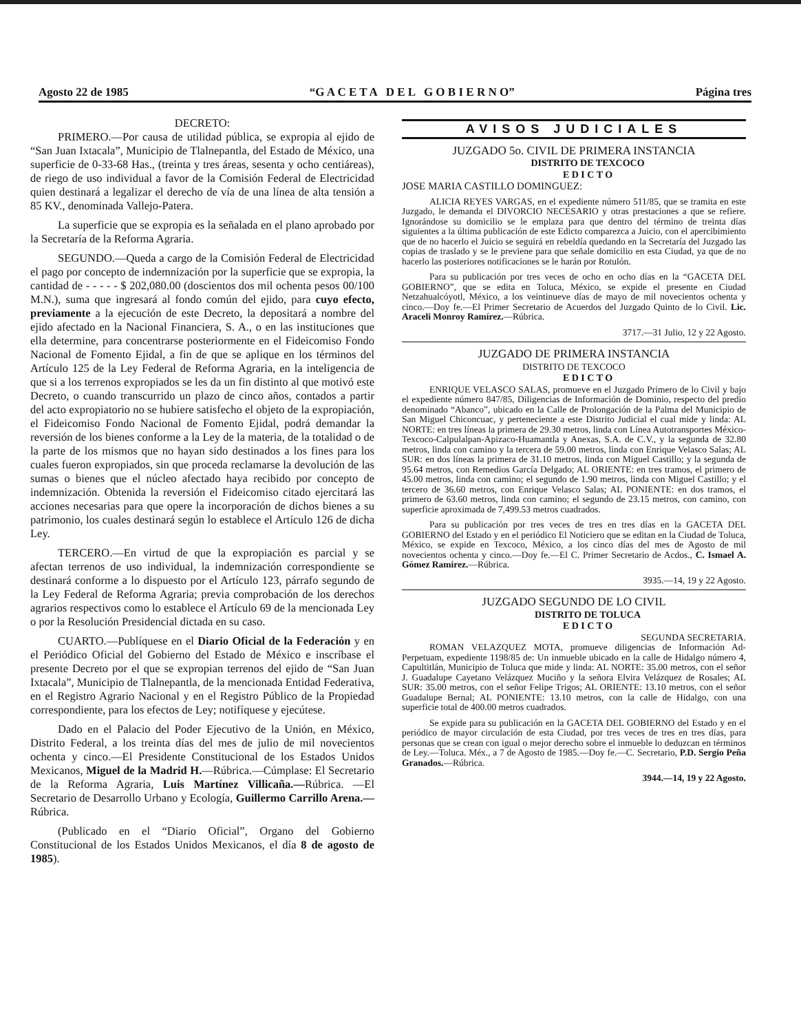Agosto 22 de 1985 “G A C E T A D E L G O B I E R N O” Página tres
DECRETO:
PRIMERO.—Por causa de utilidad pública, se expropia al ejido de “San Juan Ixtacala”, Municipio de Tlalnepantla, del Estado de México, una superficie de 0-33-68 Has., (treinta y tres áreas, sesenta y ocho centiáreas), de riego de uso individual a favor de la Comisión Federal de Electricidad quien destinará a legalizar el derecho de vía de una línea de alta tensión a 85 KV., denominada Vallejo-Patera.
La superficie que se expropia es la señalada en el plano aprobado por la Secretaría de la Reforma Agraria.
SEGUNDO.—Queda a cargo de la Comisión Federal de Electricidad el pago por concepto de indemnización por la superficie que se expropia, la cantidad de - - - - - $ 202,080.00 (doscientos dos mil ochenta pesos 00/100 M.N.), suma que ingresará al fondo común del ejido, para cuyo efecto, previamente a la ejecución de este Decreto, la depositará a nombre del ejido afectado en la Nacional Financiera, S. A., o en las instituciones que ella determine, para concentrarse posteriormente en el Fideicomiso Fondo Nacional de Fomento Ejidal, a fin de que se aplique en los términos del Artículo 125 de la Ley Federal de Reforma Agraria, en la inteligencia de que si a los terrenos expropiados se les da un fin distinto al que motivó este Decreto, o cuando transcurrido un plazo de cinco años, contados a partir del acto expropiatorio no se hubiere satisfecho el objeto de la expropiación, el Fideicomiso Fondo Nacional de Fomento Ejidal, podrá demandar la reversión de los bienes conforme a la Ley de la materia, de la totalidad o de la parte de los mismos que no hayan sido destinados a los fines para los cuales fueron expropiados, sin que proceda reclamarse la devolución de las sumas o bienes que el núcleo afectado haya recibido por concepto de indemnización. Obtenida la reversión el Fideicomiso citado ejercitará las acciones necesarias para que opere la incorporación de dichos bienes a su patrimonio, los cuales destinará según lo establece el Artículo 126 de dicha Ley.
TERCERO.—En virtud de que la expropiación es parcial y se afectan terrenos de uso individual, la indemnización correspondiente se destinará conforme a lo dispuesto por el Artículo 123, párrafo segundo de la Ley Federal de Reforma Agraria; previa comprobación de los derechos agrarios respectivos como lo establece el Artículo 69 de la mencionada Ley o por la Resolución Presidencial dictada en su caso.
CUARTO.—Publíquese en el Diario Oficial de la Federación y en el Periódico Oficial del Gobierno del Estado de México e inscríbase el presente Decreto por el que se expropian terrenos del ejido de “San Juan Ixtacala”, Municipio de Tlalnepantla, de la mencionada Entidad Federativa, en el Registro Agrario Nacional y en el Registro Público de la Propiedad correspondiente, para los efectos de Ley; notifíquese y ejecútese.
Dado en el Palacio del Poder Ejecutivo de la Unión, en México, Distrito Federal, a los treinta días del mes de julio de mil novecientos ochenta y cinco.—El Presidente Constitucional de los Estados Unidos Mexicanos, Miguel de la Madrid H.—Rúbrica.—Cúmplase: El Secretario de la Reforma Agraria, Luis Martínez Villicaña.—Rúbrica. —El Secretario de Desarrollo Urbano y Ecología, Guillermo Carrillo Arena.—Rúbrica.
(Publicado en el “Diario Oficial”, Organo del Gobierno Constitucional de los Estados Unidos Mexicanos, el día 8 de agosto de 1985).
AVISOS JUDICIALES
JUZGADO 5o. CIVIL DE PRIMERA INSTANCIA
DISTRITO DE TEXCOCO
E D I C T O
JOSE MARIA CASTILLO DOMINGUEZ:
ALICIA REYES VARGAS, en el expediente número 511/85, que se tramita en este Juzgado, le demanda el DIVORCIO NECESARIO y otras prestaciones a que se refiere. Ignorándose su domicilio se le emplaza para que dentro del término de treinta días siguientes a la última publicación de este Edicto comparezca a Juicio, con el apercibimiento que de no hacerlo el Juicio se seguirá en rebeldía quedando en la Secretaría del Juzgado las copias de traslado y se le previene para que señale domicilio en esta Ciudad, ya que de no hacerlo las posteriores notificaciones se le harán por Rotulón.
Para su publicación por tres veces de ocho en ocho días en la “GACETA DEL GOBIERNO”, que se edita en Toluca, México, se expide el presente en Ciudad Netzahualcóyotl, México, a los veintinueve días de mayo de mil novecientos ochenta y cinco.—Doy fe.—El Primer Secretario de Acuerdos del Juzgado Quinto de lo Civil. Lic. Araceli Monroy Ramírez.—Rúbrica.
3717.—31 Julio, 12 y 22 Agosto.
JUZGADO DE PRIMERA INSTANCIA
DISTRITO DE TEXCOCO
E D I C T O
ENRIQUE VELASCO SALAS, promueve en el Juzgado Primero de lo Civil y bajo el expediente número 847/85, Diligencias de Información de Dominio, respecto del predio denominado “Abanco”, ubicado en la Calle de Prolongación de la Palma del Municipio de San Miguel Chiconcuac, y perteneciente a este Distrito Judicial el cual mide y linda: AL NORTE: en tres líneas la primera de 29.30 metros, linda con Línea Autotransportes México-Texcoco-Calpulalpan-Apizaco-Huamantla y Anexas, S.A. de C.V., y la segunda de 32.80 metros, linda con camino y la tercera de 59.00 metros, linda con Enrique Velasco Salas; AL SUR: en dos líneas la primera de 31.10 metros, linda con Miguel Castillo; y la segunda de 95.64 metros, con Remedios García Delgado; AL ORIENTE: en tres tramos, el primero de 45.00 metros, linda con camino; el segundo de 1.90 metros, linda con Miguel Castillo; y el tercero de 36.60 metros, con Enrique Velasco Salas; AL PONIENTE: en dos tramos, el primero de 63.60 metros, linda con camino; el segundo de 23.15 metros, con camino, con superficie aproximada de 7,499.53 metros cuadrados.
Para su publicación por tres veces de tres en tres días en la GACETA DEL GOBIERNO del Estado y en el periódico El Noticiero que se editan en la Ciudad de Toluca, México, se expide en Texcoco, México, a los cinco días del mes de Agosto de mil novecientos ochenta y cinco.—Doy fe.—El C. Primer Secretario de Acdos., C. Ismael A. Gómez Ramírez.—Rúbrica.
3935.—14, 19 y 22 Agosto.
JUZGADO SEGUNDO DE LO CIVIL
DISTRITO DE TOLUCA
E D I C T O
SEGUNDA SECRETARIA.
ROMAN VELAZQUEZ MOTA, promueve diligencias de Información Ad-Perpetuam, expediente 1198/85 de: Un inmueble ubicado en la calle de Hidalgo número 4, Capultitlán, Municipio de Toluca que mide y linda: AL NORTE: 35.00 metros, con el señor J. Guadalupe Cayetano Velázquez Muciño y la señora Elvira Velázquez de Rosales; AL SUR: 35.00 metros, con el señor Felipe Trigos; AL ORIENTE: 13.10 metros, con el señor Guadalupe Bernal; AL PONIENTE: 13.10 metros, con la calle de Hidalgo, con una superficie total de 400.00 metros cuadrados.
Se expide para su publicación en la GACETA DEL GOBIERNO del Estado y en el periódico de mayor circulación de esta Ciudad, por tres veces de tres en tres días, para personas que se crean con igual o mejor derecho sobre el inmueble lo deduzcan en términos de Ley.—Toluca. Méx., a 7 de Agosto de 1985.—Doy fe.—C. Secretario, P.D. Sergio Peña Granados.—Rúbrica.
3944.—14, 19 y 22 Agosto.